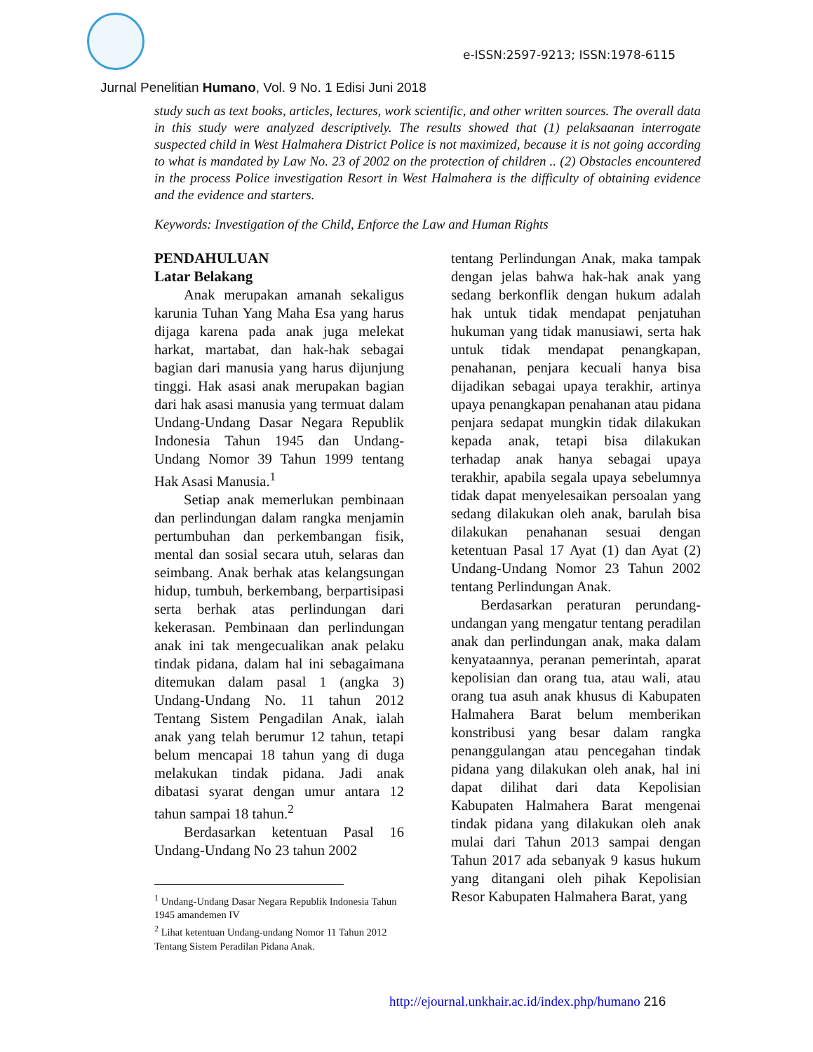e-ISSN:2597-9213; ISSN:1978-6115
Jurnal Penelitian Humano, Vol. 9 No. 1 Edisi Juni 2018
study such as text books, articles, lectures, work scientific, and other written sources. The overall data in this study were analyzed descriptively. The results showed that (1) pelaksaanan interrogate suspected child in West Halmahera District Police is not maximized, because it is not going according to what is mandated by Law No. 23 of 2002 on the protection of children .. (2) Obstacles encountered in the process Police investigation Resort in West Halmahera is the difficulty of obtaining evidence and the evidence and starters.
Keywords: Investigation of the Child, Enforce the Law and Human Rights
PENDAHULUAN
Latar Belakang
Anak merupakan amanah sekaligus karunia Tuhan Yang Maha Esa yang harus dijaga karena pada anak juga melekat harkat, martabat, dan hak-hak sebagai bagian dari manusia yang harus dijunjung tinggi. Hak asasi anak merupakan bagian dari hak asasi manusia yang termuat dalam Undang-Undang Dasar Negara Republik Indonesia Tahun 1945 dan Undang-Undang Nomor 39 Tahun 1999 tentang Hak Asasi Manusia.<sup>1</sup>
Setiap anak memerlukan pembinaan dan perlindungan dalam rangka menjamin pertumbuhan dan perkembangan fisik, mental dan sosial secara utuh, selaras dan seimbang. Anak berhak atas kelangsungan hidup, tumbuh, berkembang, berpartisipasi serta berhak atas perlindungan dari kekerasan. Pembinaan dan perlindungan anak ini tak mengecualikan anak pelaku tindak pidana, dalam hal ini sebagaimana ditemukan dalam pasal 1 (angka 3) Undang-Undang No. 11 tahun 2012 Tentang Sistem Pengadilan Anak, ialah anak yang telah berumur 12 tahun, tetapi belum mencapai 18 tahun yang di duga melakukan tindak pidana. Jadi anak dibatasi syarat dengan umur antara 12 tahun sampai 18 tahun.<sup>2</sup>
Berdasarkan ketentuan Pasal 16 Undang-Undang No 23 tahun 2002
<sup>1</sup> Undang-Undang Dasar Negara Republik Indonesia Tahun 1945 amandemen IV
<sup>2</sup> Lihat ketentuan Undang-undang Nomor 11 Tahun 2012 Tentang Sistem Peradilan Pidana Anak.
tentang Perlindungan Anak, maka tampak dengan jelas bahwa hak-hak anak yang sedang berkonflik dengan hukum adalah hak untuk tidak mendapat penjatuhan hukuman yang tidak manusiawi, serta hak untuk tidak mendapat penangkapan, penahanan, penjara kecuali hanya bisa dijadikan sebagai upaya terakhir, artinya upaya penangkapan penahanan atau pidana penjara sedapat mungkin tidak dilakukan kepada anak, tetapi bisa dilakukan terhadap anak hanya sebagai upaya terakhir, apabila segala upaya sebelumnya tidak dapat menyelesaikan persoalan yang sedang dilakukan oleh anak, barulah bisa dilakukan penahanan sesuai dengan ketentuan Pasal 17 Ayat (1) dan Ayat (2) Undang-Undang Nomor 23 Tahun 2002 tentang Perlindungan Anak.
Berdasarkan peraturan perundang-undangan yang mengatur tentang peradilan anak dan perlindungan anak, maka dalam kenyataannya, peranan pemerintah, aparat kepolisian dan orang tua, atau wali, atau orang tua asuh anak khusus di Kabupaten Halmahera Barat belum memberikan konstribusi yang besar dalam rangka penanggulangan atau pencegahan tindak pidana yang dilakukan oleh anak, hal ini dapat dilihat dari data Kepolisian Kabupaten Halmahera Barat mengenai tindak pidana yang dilakukan oleh anak mulai dari Tahun 2013 sampai dengan Tahun 2017 ada sebanyak 9 kasus hukum yang ditangani oleh pihak Kepolisian Resor Kabupaten Halmahera Barat, yang
http://ejournal.unkhair.ac.id/index.php/humano 216